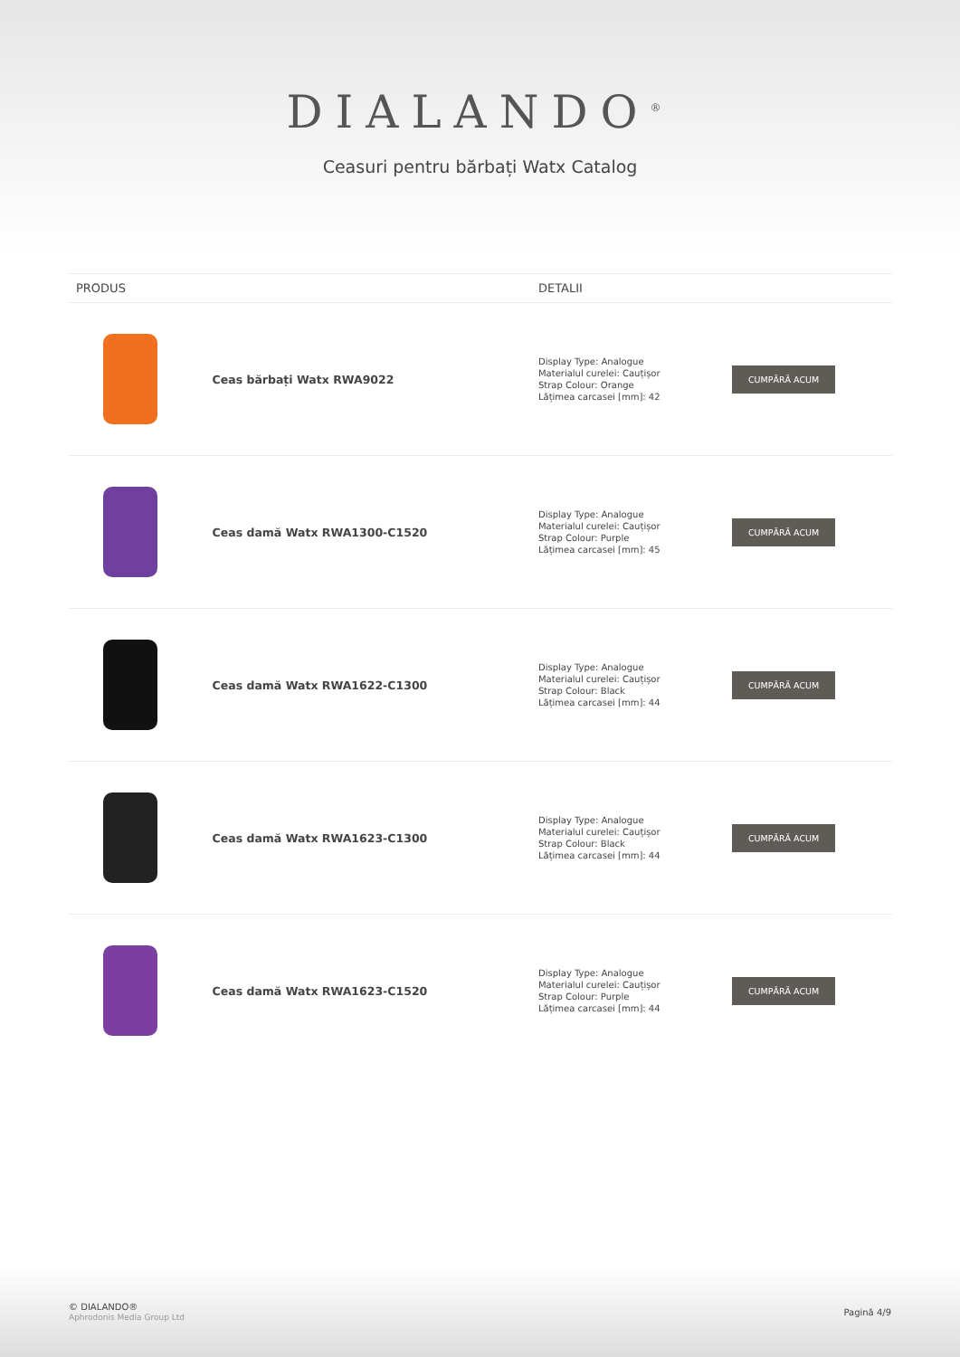DIALANDO<sup>®</sup>
Ceasuri pentru bărbați Watx Catalog
| PRODUS | | DETALII | |
| --- | --- | --- | --- |
| | Ceas bărbați Watx RWA9022 | Display Type: Analogue Materialul curelei: Cauțișor Strap Colour: Orange Lățimea carcasei [mm]: 42 | CUMPĂRĂ ACUM |
| | Ceas damă Watx RWA1300-C1520 | Display Type: Analogue Materialul curelei: Cauțișor Strap Colour: Purple Lățimea carcasei [mm]: 45 | CUMPĂRĂ ACUM |
| | Ceas damă Watx RWA1622-C1300 | Display Type: Analogue Materialul curelei: Cauțișor Strap Colour: Black Lățimea carcasei [mm]: 44 | CUMPĂRĂ ACUM |
| | Ceas damă Watx RWA1623-C1300 | Display Type: Analogue Materialul curelei: Cauțișor Strap Colour: Black Lățimea carcasei [mm]: 44 | CUMPĂRĂ ACUM |
| | Ceas damă Watx RWA1623-C1520 | Display Type: Analogue Materialul curelei: Cauțișor Strap Colour: Purple Lățimea carcasei [mm]: 44 | CUMPĂRĂ ACUM |
© DIALANDO®
Aphrodonis Media Group Ltd
Pagină 4/9